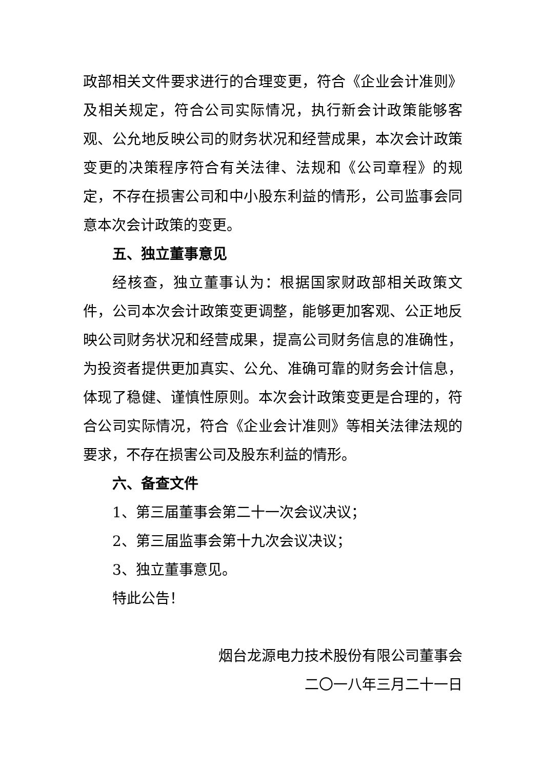政部相关文件要求进行的合理变更，符合《企业会计准则》及相关规定，符合公司实际情况，执行新会计政策能够客观、公允地反映公司的财务状况和经营成果，本次会计政策变更的决策程序符合有关法律、法规和《公司章程》的规定，不存在损害公司和中小股东利益的情形，公司监事会同意本次会计政策的变更。
五、独立董事意见
经核查，独立董事认为：根据国家财政部相关政策文件，公司本次会计政策变更调整，能够更加客观、公正地反映公司财务状况和经营成果，提高公司财务信息的准确性，为投资者提供更加真实、公允、准确可靠的财务会计信息，体现了稳健、谨慎性原则。本次会计政策变更是合理的，符合公司实际情况，符合《企业会计准则》等相关法律法规的要求，不存在损害公司及股东利益的情形。
六、备查文件
1、第三届董事会第二十一次会议决议；
2、第三届监事会第十九次会议决议；
3、独立董事意见。
特此公告！
烟台龙源电力技术股份有限公司董事会
二〇一八年三月二十一日